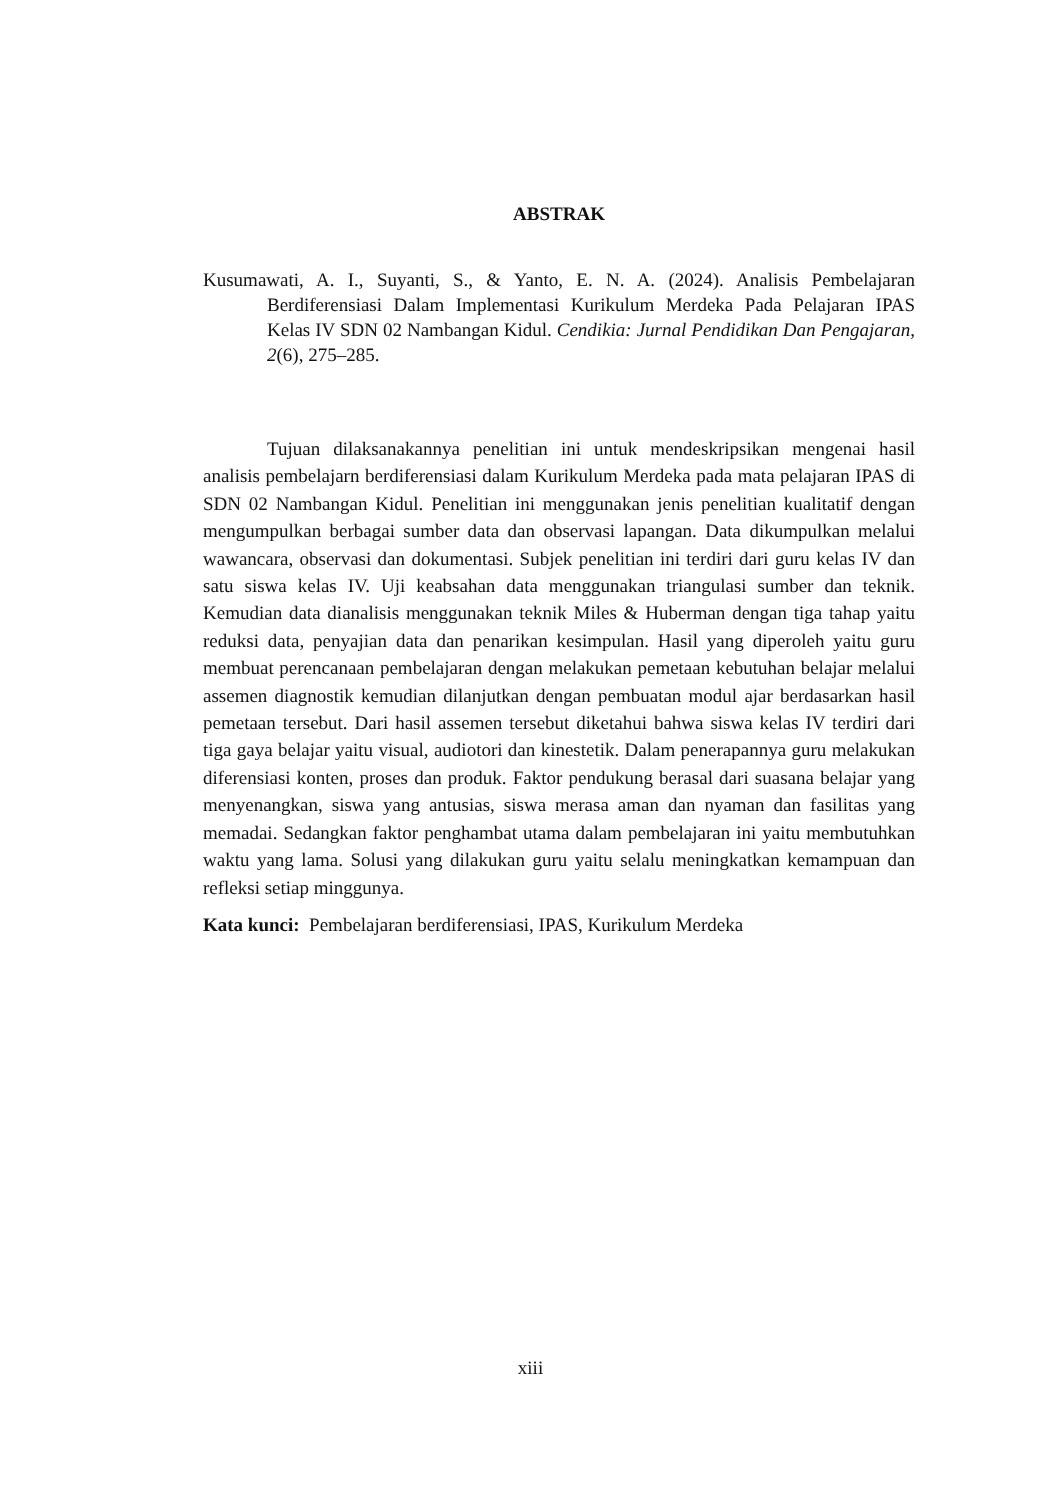ABSTRAK
Kusumawati, A. I., Suyanti, S., & Yanto, E. N. A. (2024). Analisis Pembelajaran Berdiferensiasi Dalam Implementasi Kurikulum Merdeka Pada Pelajaran IPAS Kelas IV SDN 02 Nambangan Kidul. Cendikia: Jurnal Pendidikan Dan Pengajaran, 2(6), 275–285.
Tujuan dilaksanakannya penelitian ini untuk mendeskripsikan mengenai hasil analisis pembelajarn berdiferensiasi dalam Kurikulum Merdeka pada mata pelajaran IPAS di SDN 02 Nambangan Kidul. Penelitian ini menggunakan jenis penelitian kualitatif dengan mengumpulkan berbagai sumber data dan observasi lapangan. Data dikumpulkan melalui wawancara, observasi dan dokumentasi. Subjek penelitian ini terdiri dari guru kelas IV dan satu siswa kelas IV. Uji keabsahan data menggunakan triangulasi sumber dan teknik. Kemudian data dianalisis menggunakan teknik Miles & Huberman dengan tiga tahap yaitu reduksi data, penyajian data dan penarikan kesimpulan. Hasil yang diperoleh yaitu guru membuat perencanaan pembelajaran dengan melakukan pemetaan kebutuhan belajar melalui assemen diagnostik kemudian dilanjutkan dengan pembuatan modul ajar berdasarkan hasil pemetaan tersebut. Dari hasil assemen tersebut diketahui bahwa siswa kelas IV terdiri dari tiga gaya belajar yaitu visual, audiotori dan kinestetik. Dalam penerapannya guru melakukan diferensiasi konten, proses dan produk. Faktor pendukung berasal dari suasana belajar yang menyenangkan, siswa yang antusias, siswa merasa aman dan nyaman dan fasilitas yang memadai. Sedangkan faktor penghambat utama dalam pembelajaran ini yaitu membutuhkan waktu yang lama. Solusi yang dilakukan guru yaitu selalu meningkatkan kemampuan dan refleksi setiap minggunya.
Kata kunci: Pembelajaran berdiferensiasi, IPAS, Kurikulum Merdeka
xiii